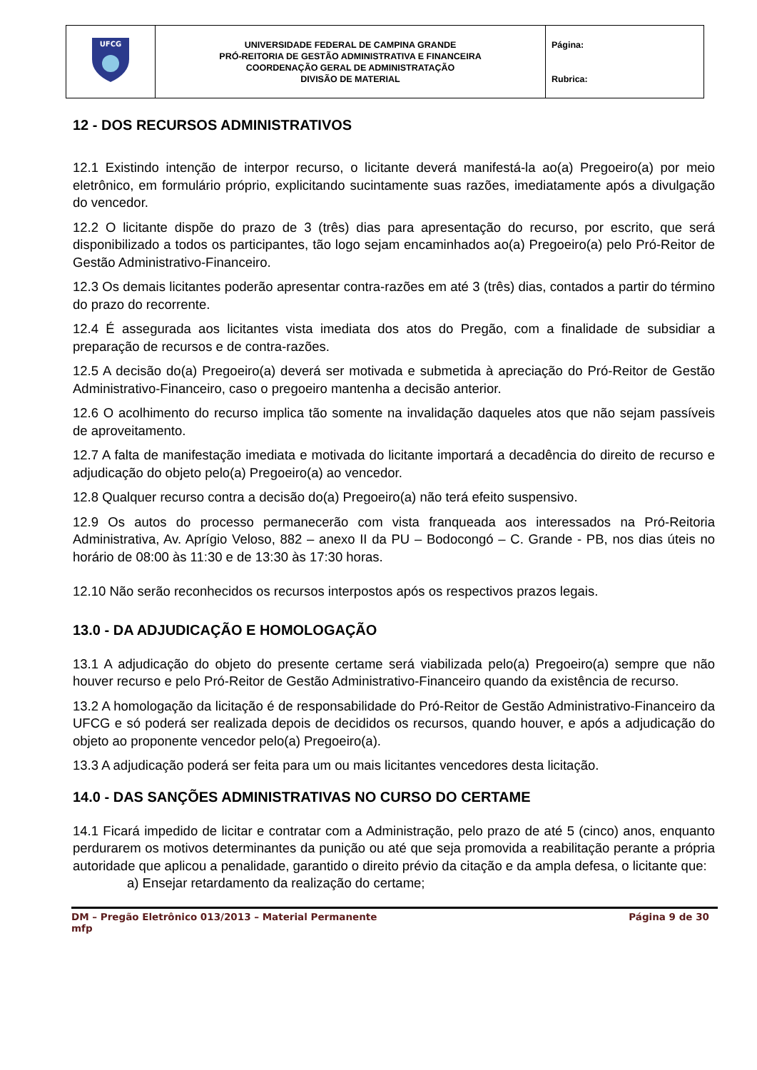| UFCG | UNIVERSIDADE FEDERAL DE CAMPINA GRANDE PRÓ-REITORIA DE GESTÃO ADMINISTRATIVA E FINANCEIRA COORDENAÇÃO GERAL DE ADMINISTRATAÇÃO DIVISÃO DE MATERIAL | Página: Rubrica: |
12 - DOS RECURSOS ADMINISTRATIVOS
12.1 Existindo intenção de interpor recurso, o licitante deverá manifestá-la ao(a) Pregoeiro(a) por meio eletrônico, em formulário próprio, explicitando sucintamente suas razões, imediatamente após a divulgação do vencedor.
12.2 O licitante dispõe do prazo de 3 (três) dias para apresentação do recurso, por escrito, que será disponibilizado a todos os participantes, tão logo sejam encaminhados ao(a) Pregoeiro(a) pelo Pró-Reitor de Gestão Administrativo-Financeiro.
12.3 Os demais licitantes poderão apresentar contra-razões em até 3 (três) dias, contados a partir do término do prazo do recorrente.
12.4 É assegurada aos licitantes vista imediata dos atos do Pregão, com a finalidade de subsidiar a preparação de recursos e de contra-razões.
12.5 A decisão do(a) Pregoeiro(a) deverá ser motivada e submetida à apreciação do Pró-Reitor de Gestão Administrativo-Financeiro, caso o pregoeiro mantenha a decisão anterior.
12.6 O acolhimento do recurso implica tão somente na invalidação daqueles atos que não sejam passíveis de aproveitamento.
12.7 A falta de manifestação imediata e motivada do licitante importará a decadência do direito de recurso e adjudicação do objeto pelo(a) Pregoeiro(a) ao vencedor.
12.8 Qualquer recurso contra a decisão do(a) Pregoeiro(a) não terá efeito suspensivo.
12.9 Os autos do processo permanecerão com vista franqueada aos interessados na Pró-Reitoria Administrativa, Av. Aprígio Veloso, 882 – anexo II da PU – Bodocongó – C. Grande - PB, nos dias úteis no horário de 08:00 às 11:30 e de 13:30 às 17:30 horas.
12.10 Não serão reconhecidos os recursos interpostos após os respectivos prazos legais.
13.0 - DA ADJUDICAÇÃO E HOMOLOGAÇÃO
13.1 A adjudicação do objeto do presente certame será viabilizada pelo(a) Pregoeiro(a) sempre que não houver recurso e pelo Pró-Reitor de Gestão Administrativo-Financeiro quando da existência de recurso.
13.2 A homologação da licitação é de responsabilidade do Pró-Reitor de Gestão Administrativo-Financeiro da UFCG e só poderá ser realizada depois de decididos os recursos, quando houver, e após a adjudicação do objeto ao proponente vencedor pelo(a) Pregoeiro(a).
13.3 A adjudicação poderá ser feita para um ou mais licitantes vencedores desta licitação.
14.0 - DAS SANÇÕES ADMINISTRATIVAS NO CURSO DO CERTAME
14.1 Ficará impedido de licitar e contratar com a Administração, pelo prazo de até 5 (cinco) anos, enquanto perdurarem os motivos determinantes da punição ou até que seja promovida a reabilitação perante a própria autoridade que aplicou a penalidade, garantido o direito prévio da citação e da ampla defesa, o licitante que:
a) Ensejar retardamento da realização do certame;
DM – Pregão Eletrônico 013/2013 – Material Permanente
mfp Página 9 de 30